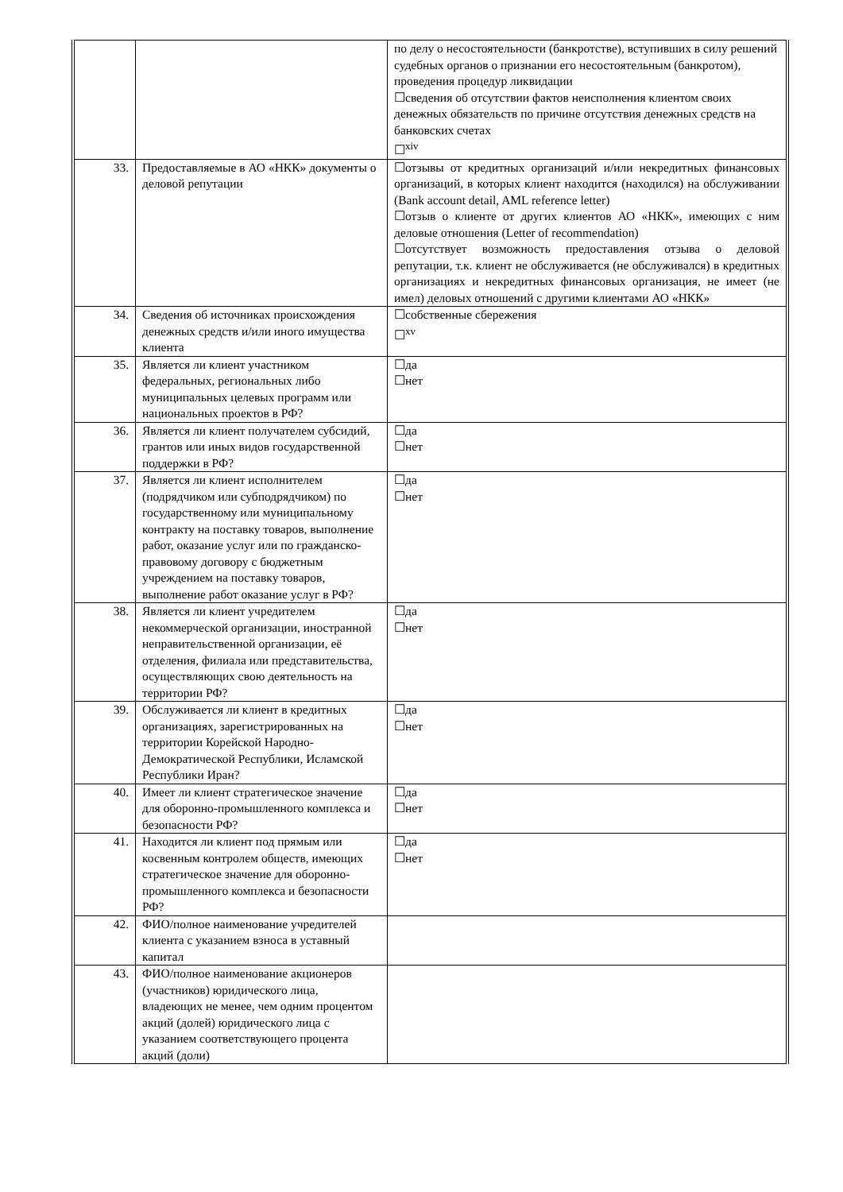| | | по делу о несостоятельности (банкротстве), вступивших в силу решений судебных органов о признании его несостоятельным (банкротом), проведения процедур ликвидации ☐сведения об отсутствии фактов неисполнения клиентом своих денежных обязательств по причине отсутствия денежных средств на банковских счетах ☐<sup>xiv</sup> |
| 33. | Предоставляемые в АО «НКК» документы о деловой репутации | ☐отзывы от кредитных организаций и/или некредитных финансовых организаций, в которых клиент находится (находился) на обслуживании (Bank account detail, AML reference letter) ☐отзыв о клиенте от других клиентов АО «НКК», имеющих с ним деловые отношения (Letter of recommendation) ☐отсутствует возможность предоставления отзыва о деловой репутации, т.к. клиент не обслуживается (не обслуживался) в кредитных организациях и некредитных финансовых организация, не имеет (не имел) деловых отношений с другими клиентами АО «НКК» |
| 34. | Сведения об источниках происхождения денежных средств и/или иного имущества клиента | ☐собственные сбережения ☐<sup>xv</sup> |
| 35. | Является ли клиент участником федеральных, региональных либо муниципальных целевых программ или национальных проектов в РФ? | ☐да ☐нет |
| 36. | Является ли клиент получателем субсидий, грантов или иных видов государственной поддержки в РФ? | ☐да ☐нет |
| 37. | Является ли клиент исполнителем (подрядчиком или субподрядчиком) по государственному или муниципальному контракту на поставку товаров, выполнение работ, оказание услуг или по гражданско-правовому договору с бюджетным учреждением на поставку товаров, выполнение работ оказание услуг в РФ? | ☐да ☐нет |
| 38. | Является ли клиент учредителем некоммерческой организации, иностранной неправительственной организации, её отделения, филиала или представительства, осуществляющих свою деятельность на территории РФ? | ☐да ☐нет |
| 39. | Обслуживается ли клиент в кредитных организациях, зарегистрированных на территории Корейской Народно-Демократической Республики, Исламской Республики Иран? | ☐да ☐нет |
| 40. | Имеет ли клиент стратегическое значение для оборонно-промышленного комплекса и безопасности РФ? | ☐да ☐нет |
| 41. | Находится ли клиент под прямым или косвенным контролем обществ, имеющих стратегическое значение для оборонно-промышленного комплекса и безопасности РФ? | ☐да ☐нет |
| 42. | ФИО/полное наименование учредителей клиента с указанием взноса в уставный капитал | |
| 43. | ФИО/полное наименование акционеров (участников) юридического лица, владеющих не менее, чем одним процентом акций (долей) юридического лица с указанием соответствующего процента акций (доли) | |